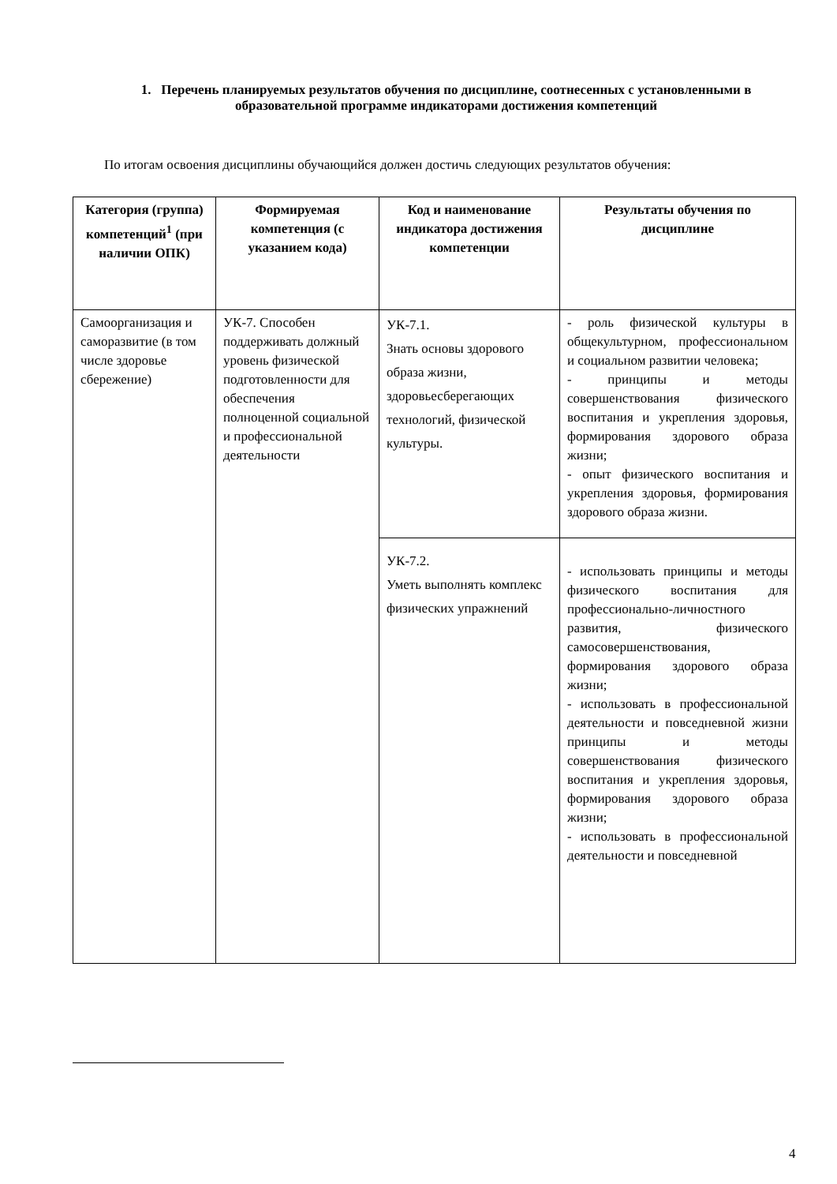1. Перечень планируемых результатов обучения по дисциплине, соотнесенных с установленными в образовательной программе индикаторами достижения компетенций
По итогам освоения дисциплины обучающийся должен достичь следующих результатов обучения:
| Категория (группа) компетенций<sup>1</sup> (при наличии ОПК) | Формируемая компетенция (с указанием кода) | Код и наименование индикатора достижения компетенции | Результаты обучения по дисциплине |
| --- | --- | --- | --- |
| Самоорганизация и саморазвитие (в том числе здоровье сбережение) | УК-7. Способен поддерживать должный уровень физической подготовленности для обеспечения полноценной социальной и профессиональной деятельности | УК-7.1. Знать основы здорового образа жизни, здоровьесберегающих технологий, физической культуры. | - роль физической культуры в общекультурном, профессиональном и социальном развитии человека; - принципы и методы совершенствования физического воспитания и укрепления здоровья, формирования здорового образа жизни; - опыт физического воспитания и укрепления здоровья, формирования здорового образа жизни. |
| | | УК-7.2. Уметь выполнять комплекс физических упражнений | - использовать принципы и методы физического воспитания для профессионально-личностного развития, физического самосовершенствования, формирования здорового образа жизни; - использовать в профессиональной деятельности и повседневной жизни принципы и методы совершенствования физического воспитания и укрепления здоровья, формирования здорового образа жизни; - использовать в профессиональной деятельности и повседневной |
4